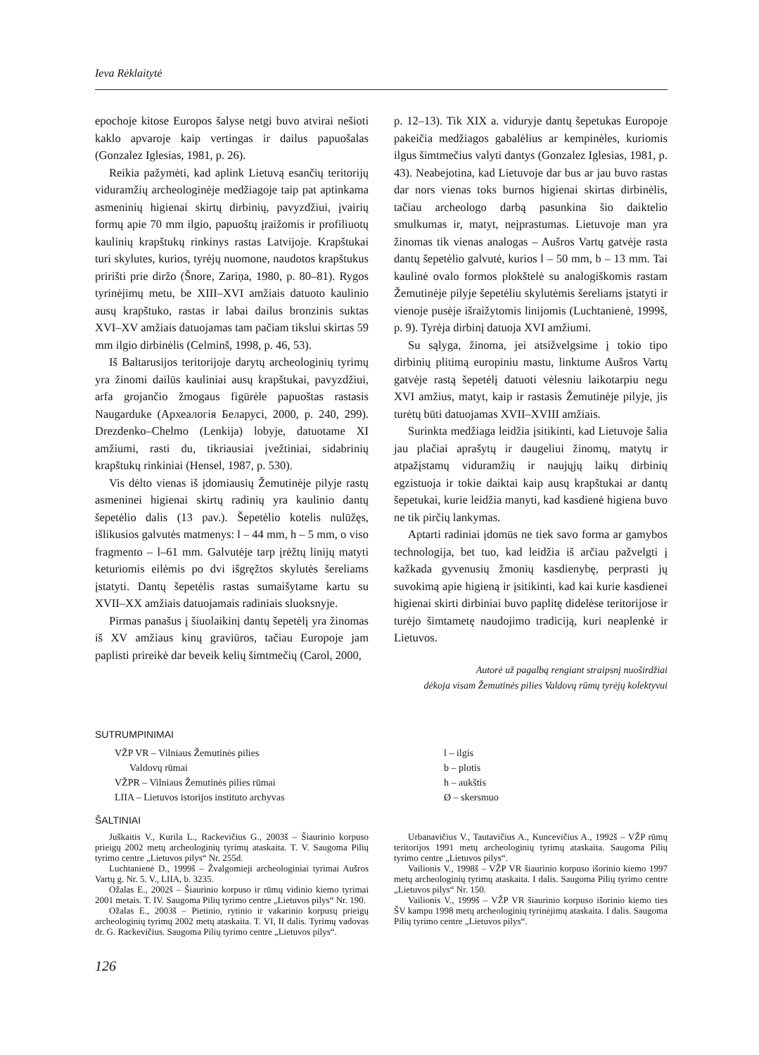Ieva Rėklaitytė
epochoje kitose Europos šalyse netgi buvo atvirai nešioti kaklo apvaroje kaip vertingas ir dailus papuošalas (Gonzalez Iglesias, 1981, p. 26).
Reikia pažymėti, kad aplink Lietuvą esančių teritorijų viduramžių archeologinėje medžiagoje taip pat aptinkama asmeninių higienai skirtų dirbinių, pavyzdžiui, įvairių formų apie 70 mm ilgio, papuoštų įraižomis ir profiliuotų kaulinių krapštukų rinkinys rastas Latvijoje. Krapštukai turi skylutes, kurios, tyrėjų nuomone, naudotos krapštukus pririšti prie diržo (Šnore, Zariņa, 1980, p. 80–81). Rygos tyrinėjimų metu, be XIII–XVI amžiais datuoto kaulinio ausų krapštuko, rastas ir labai dailus bronzinis suktas XVI–XV amžiais datuojamas tam pačiam tikslui skirtas 59 mm ilgio dirbinėlis (Celminš, 1998, p. 46, 53).
Iš Baltarusijos teritorijoje darytų archeologinių tyrimų yra žinomi dailūs kauliniai ausų krapštukai, pavyzdžiui, arfa grojančio žmogaus figūrėle papuoštas rastasis Naugarduke (Археалогія Беларусі, 2000, p. 240, 299). Drezdenko–Chelmo (Lenkija) lobyje, datuotame XI amžiumi, rasti du, tikriausiai įvežtiniai, sidabrinių krapštukų rinkiniai (Hensel, 1987, p. 530).
Vis dėlto vienas iš įdomiausių Žemutinėje pilyje rastų asmeninei higienai skirtų radinių yra kaulinio dantų šepetėlio dalis (13 pav.). Šepetėlio kotelis nulūžęs, išlikusios galvutės matmenys: l – 44 mm, h – 5 mm, o viso fragmento – l–61 mm. Galvutėje tarp įrėžtų linijų matyti keturiomis eilėmis po dvi išgręžtos skylutės šereliams įstatyti. Dantų šepetėlis rastas sumaišytame kartu su XVII–XX amžiais datuojamais radiniais sluoksnyje.
Pirmas panašus į šiuolaikinį dantų šepetėlį yra žinomas iš XV amžiaus kinų graviūros, tačiau Europoje jam paplisti prireikė dar beveik kelių šimtmečių (Carol, 2000,
p. 12–13). Tik XIX a. viduryje dantų šepetukas Europoje pakeičia medžiagos gabalėlius ar kempinėles, kuriomis ilgus šimtmečius valyti dantys (Gonzalez Iglesias, 1981, p. 43). Neabejotina, kad Lietuvoje dar bus ar jau buvo rastas dar nors vienas toks burnos higienai skirtas dirbinėlis, tačiau archeologo darbą pasunkina šio daiktelio smulkumas ir, matyt, neįprastumas. Lietuvoje man yra žinomas tik vienas analogas – Aušros Vartų gatvėje rasta dantų šepetėlio galvutė, kurios l – 50 mm, b – 13 mm. Tai kaulinė ovalo formos plokštelė su analogiškomis rastam Žemutinėje pilyje šepetėliu skylutėmis šereliams įstatyti ir vienoje pusėje išraižytomis linijomis (Luchtanienė, 1999š, p. 9). Tyrėja dirbinį datuoja XVI amžiumi.
Su sąlyga, žinoma, jei atsižvelgsime į tokio tipo dirbinių plitimą europiniu mastu, linktume Aušros Vartų gatvėje rastą šepetėlį datuoti vėlesniu laikotarpiu negu XVI amžius, matyt, kaip ir rastasis Žemutinėje pilyje, jis turėtų būti datuojamas XVII–XVIII amžiais.
Surinkta medžiaga leidžia įsitikinti, kad Lietuvoje šalia jau plačiai aprašytų ir daugeliui žinomų, matytų ir atpažįstamų viduramžių ir naujųjų laikų dirbinių egzistuoja ir tokie daiktai kaip ausų krapštukai ar dantų šepetukai, kurie leidžia manyti, kad kasdienė higiena buvo ne tik pirčių lankymas.
Aptarti radiniai įdomūs ne tiek savo forma ar gamybos technologija, bet tuo, kad leidžia iš arčiau pažvelgti į kažkada gyvenusių žmonių kasdienybę, perprasti jų suvokimą apie higieną ir įsitikinti, kad kai kurie kasdienei higienai skirti dirbiniai buvo paplitę didelėse teritorijose ir turėjo šimtametę naudojimo tradiciją, kuri neaplenkė ir Lietuvos.
Autorė už pagalbą rengiant straipsnį nuoširdžiai
dėkoja visam Žemutinės pilies Valdovų rūmų tyrėjų kolektyvui
SUTRUMPINIMAI
VŽP VR – Vilniaus Žemutinės pilies
Valdovų rūmai
VŽPR – Vilniaus Žemutinės pilies rūmai
LIIA – Lietuvos istorijos instituto archyvas
l – ilgis
b – plotis
h – aukštis
Ø – skersmuo
ŠALTINIAI
Juškaitis V., Kurila L., Rackevičius G., 2003š – Šiaurinio korpuso prieigų 2002 metų archeologinių tyrimų ataskaita. T. V. Saugoma Pilių tyrimo centre „Lietuvos pilys“ Nr. 255d.
Luchtanienė D., 1999š – Žvalgomieji archeologiniai tyrimai Aušros Vartų g. Nr. 5. V., LIIA, b. 3235.
Ožalas E., 2002š – Šiaurinio korpuso ir rūmų vidinio kiemo tyrimai 2001 metais. T. IV. Saugoma Pilių tyrimo centre „Lietuvos pilys“ Nr. 190.
Ožalas E., 2003š – Pietinio, rytinio ir vakarinio korpusų prieigų archeologinių tyrimų 2002 metų ataskaita. T. VI, II dalis. Tyrimų vadovas dr. G. Rackevičius. Saugoma Pilių tyrimo centre „Lietuvos pilys“.
Urbanavičius V., Tautavičius A., Kuncevičius A., 1992š – VŽP rūmų teritorijos 1991 metų archeologinių tyrimų ataskaita. Saugoma Pilių tyrimo centre „Lietuvos pilys“.
Vailionis V., 1998š – VŽP VR šiaurinio korpuso išorinio kiemo 1997 metų archeologinių tyrimų ataskaita. I dalis. Saugoma Pilių tyrimo centre „Lietuvos pilys“ Nr. 150.
Vailionis V., 1999š – VŽP VR šiaurinio korpuso išorinio kiemo ties ŠV kampu 1998 metų archeologinių tyrinėjimų ataskaita. I dalis. Saugoma Pilių tyrimo centre „Lietuvos pilys“.
126